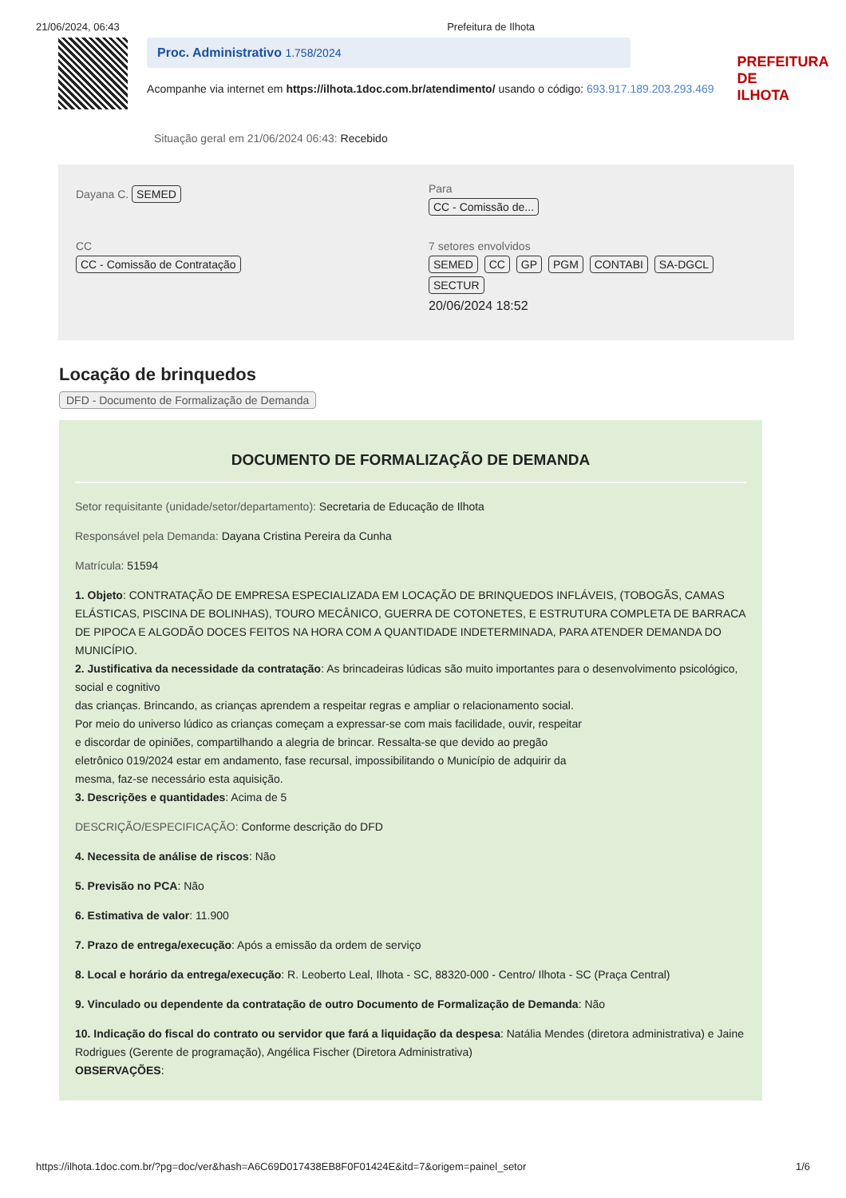21/06/2024, 06:43 Prefeitura de Ilhota
Proc. Administrativo 1.758/2024
Acompanhe via internet em https://ilhota.1doc.com.br/atendimento/ usando o código: 693.917.189.203.293.469
PREFEITURA DE
ILHOTA
Situação geral em 21/06/2024 06:43: Recebido
Dayana C. SEMED
Para
CC - Comissão de...
CC
CC - Comissão de Contratação
7 setores envolvidos
SEMED CC GP PGM CONTABI SA-DGCL SECTUR
20/06/2024 18:52
Locação de brinquedos
DFD - Documento de Formalização de Demanda
DOCUMENTO DE FORMALIZAÇÃO DE DEMANDA
Setor requisitante (unidade/setor/departamento): Secretaria de Educação de Ilhota
Responsável pela Demanda: Dayana Cristina Pereira da Cunha
Matrícula: 51594
1. Objeto: CONTRATAÇÃO DE EMPRESA ESPECIALIZADA EM LOCAÇÃO DE BRINQUEDOS INFLÁVEIS, (TOBOGÃS, CAMAS ELÁSTICAS, PISCINA DE BOLINHAS), TOURO MECÂNICO, GUERRA DE COTONETES, E ESTRUTURA COMPLETA DE BARRACA DE PIPOCA E ALGODÃO DOCES FEITOS NA HORA COM A QUANTIDADE INDETERMINADA, PARA ATENDER DEMANDA DO MUNICÍPIO.
2. Justificativa da necessidade da contratação: As brincadeiras lúdicas são muito importantes para o desenvolvimento psicológico, social e cognitivo
das crianças. Brincando, as crianças aprendem a respeitar regras e ampliar o relacionamento social.
Por meio do universo lúdico as crianças começam a expressar-se com mais facilidade, ouvir, respeitar
e discordar de opiniões, compartilhando a alegria de brincar. Ressalta-se que devido ao pregão
eletrônico 019/2024 estar em andamento, fase recursal, impossibilitando o Município de adquirir da
mesma, faz-se necessário esta aquisição.
3. Descrições e quantidades: Acima de 5
DESCRIÇÃO/ESPECIFICAÇÃO: Conforme descrição do DFD
4. Necessita de análise de riscos: Não
5. Previsão no PCA: Não
6. Estimativa de valor: 11.900
7. Prazo de entrega/execução: Após a emissão da ordem de serviço
8. Local e horário da entrega/execução: R. Leoberto Leal, Ilhota - SC, 88320-000 - Centro/ Ilhota - SC (Praça Central)
9. Vinculado ou dependente da contratação de outro Documento de Formalização de Demanda: Não
10. Indicação do fiscal do contrato ou servidor que fará a liquidação da despesa: Natália Mendes (diretora administrativa) e Jaine Rodrigues (Gerente de programação), Angélica Fischer (Diretora Administrativa)
OBSERVAÇÕES:
https://ilhota.1doc.com.br/?pg=doc/ver&hash=A6C69D017438EB8F0F01424E&itd=7&origem=painel_setor 1/6